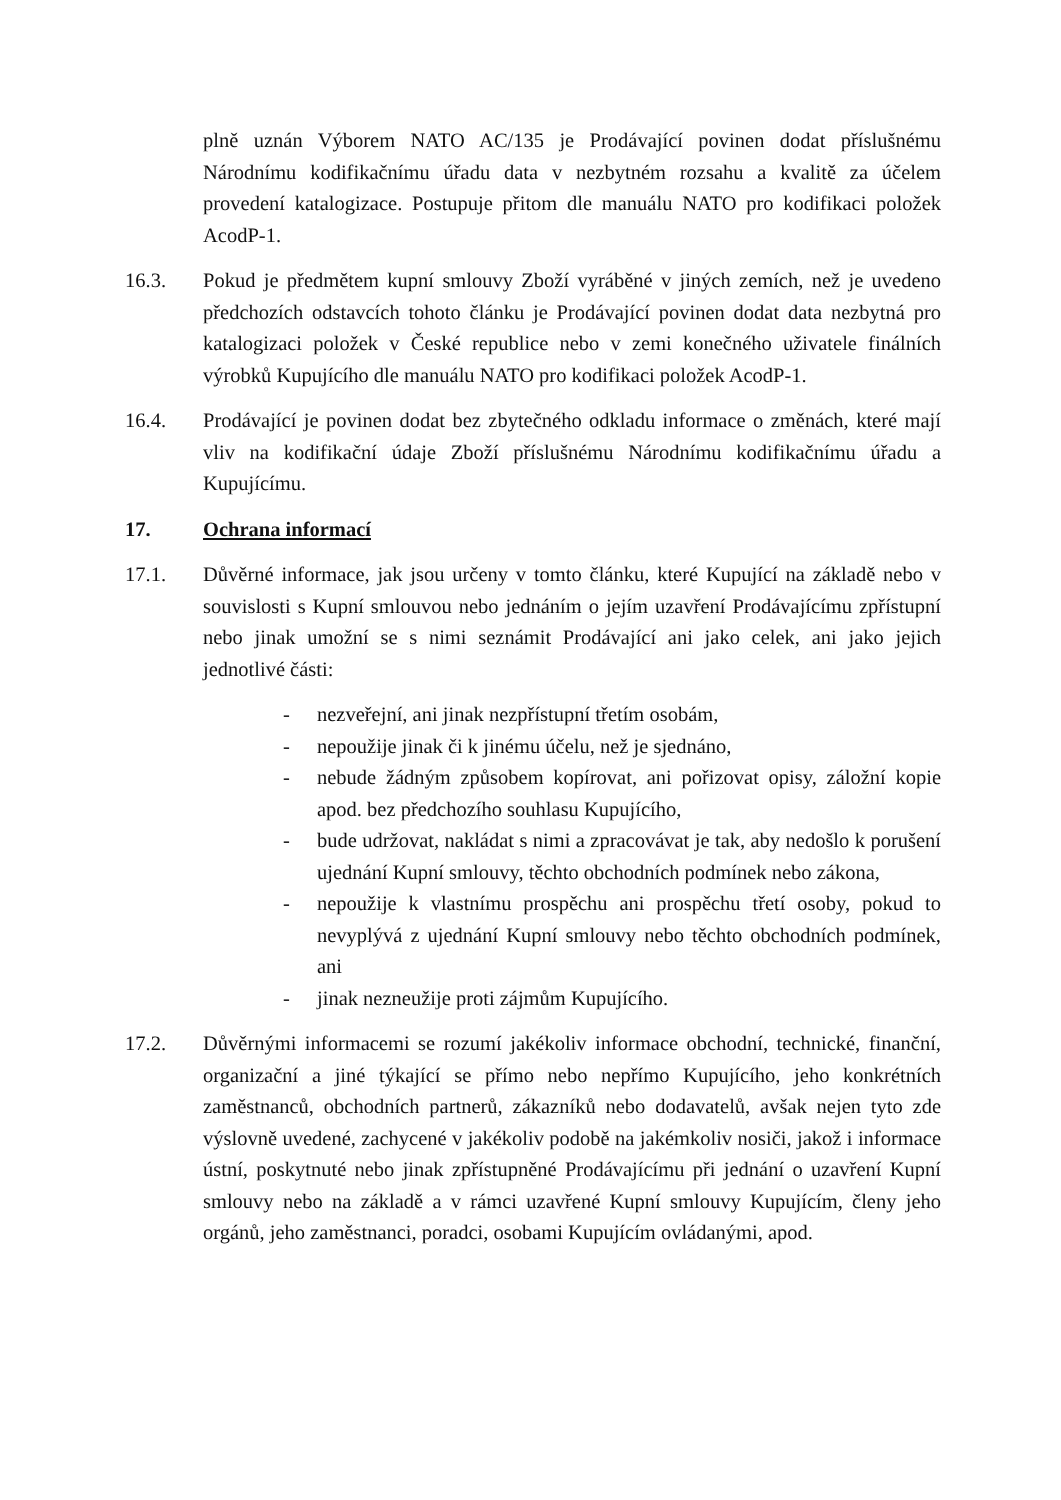plně uznán Výborem NATO AC/135 je Prodávající povinen dodat příslušnému Národnímu kodifikačnímu úřadu data v nezbytném rozsahu a kvalitě za účelem provedení katalogizace. Postupuje přitom dle manuálu NATO pro kodifikaci položek AcodP-1.
16.3. Pokud je předmětem kupní smlouvy Zboží vyráběné v jiných zemích, než je uvedeno předchozích odstavcích tohoto článku je Prodávající povinen dodat data nezbytná pro katalogizaci položek v České republice nebo v zemi konečného uživatele finálních výrobků Kupujícího dle manuálu NATO pro kodifikaci položek AcodP-1.
16.4. Prodávající je povinen dodat bez zbytečného odkladu informace o změnách, které mají vliv na kodifikační údaje Zboží příslušnému Národnímu kodifikačnímu úřadu a Kupujícímu.
17. Ochrana informací
17.1. Důvěrné informace, jak jsou určeny v tomto článku, které Kupující na základě nebo v souvislosti s Kupní smlouvou nebo jednáním o jejím uzavření Prodávajícímu zpřístupní nebo jinak umožní se s nimi seznámit Prodávající ani jako celek, ani jako jejich jednotlivé části:
- nezveřejní, ani jinak nezpřístupní třetím osobám,
- nepoužije jinak či k jinému účelu, než je sjednáno,
- nebude žádným způsobem kopírovat, ani pořizovat opisy, záložní kopie apod. bez předchozího souhlasu Kupujícího,
- bude udržovat, nakládat s nimi a zpracovávat je tak, aby nedošlo k porušení ujednání Kupní smlouvy, těchto obchodních podmínek nebo zákona,
- nepoužije k vlastnímu prospěchu ani prospěchu třetí osoby, pokud to nevyplývá z ujednání Kupní smlouvy nebo těchto obchodních podmínek, ani
- jinak nezneužije proti zájmům Kupujícího.
17.2. Důvěrnými informacemi se rozumí jakékoliv informace obchodní, technické, finanční, organizační a jiné týkající se přímo nebo nepřímo Kupujícího, jeho konkrétních zaměstnanců, obchodních partnerů, zákazníků nebo dodavatelů, avšak nejen tyto zde výslovně uvedené, zachycené v jakékoliv podobě na jakémkoliv nosiči, jakož i informace ústní, poskytnuté nebo jinak zpřístupněné Prodávajícímu při jednání o uzavření Kupní smlouvy nebo na základě a v rámci uzavřené Kupní smlouvy Kupujícím, členy jeho orgánů, jeho zaměstnanci, poradci, osobami Kupujícím ovládanými, apod.